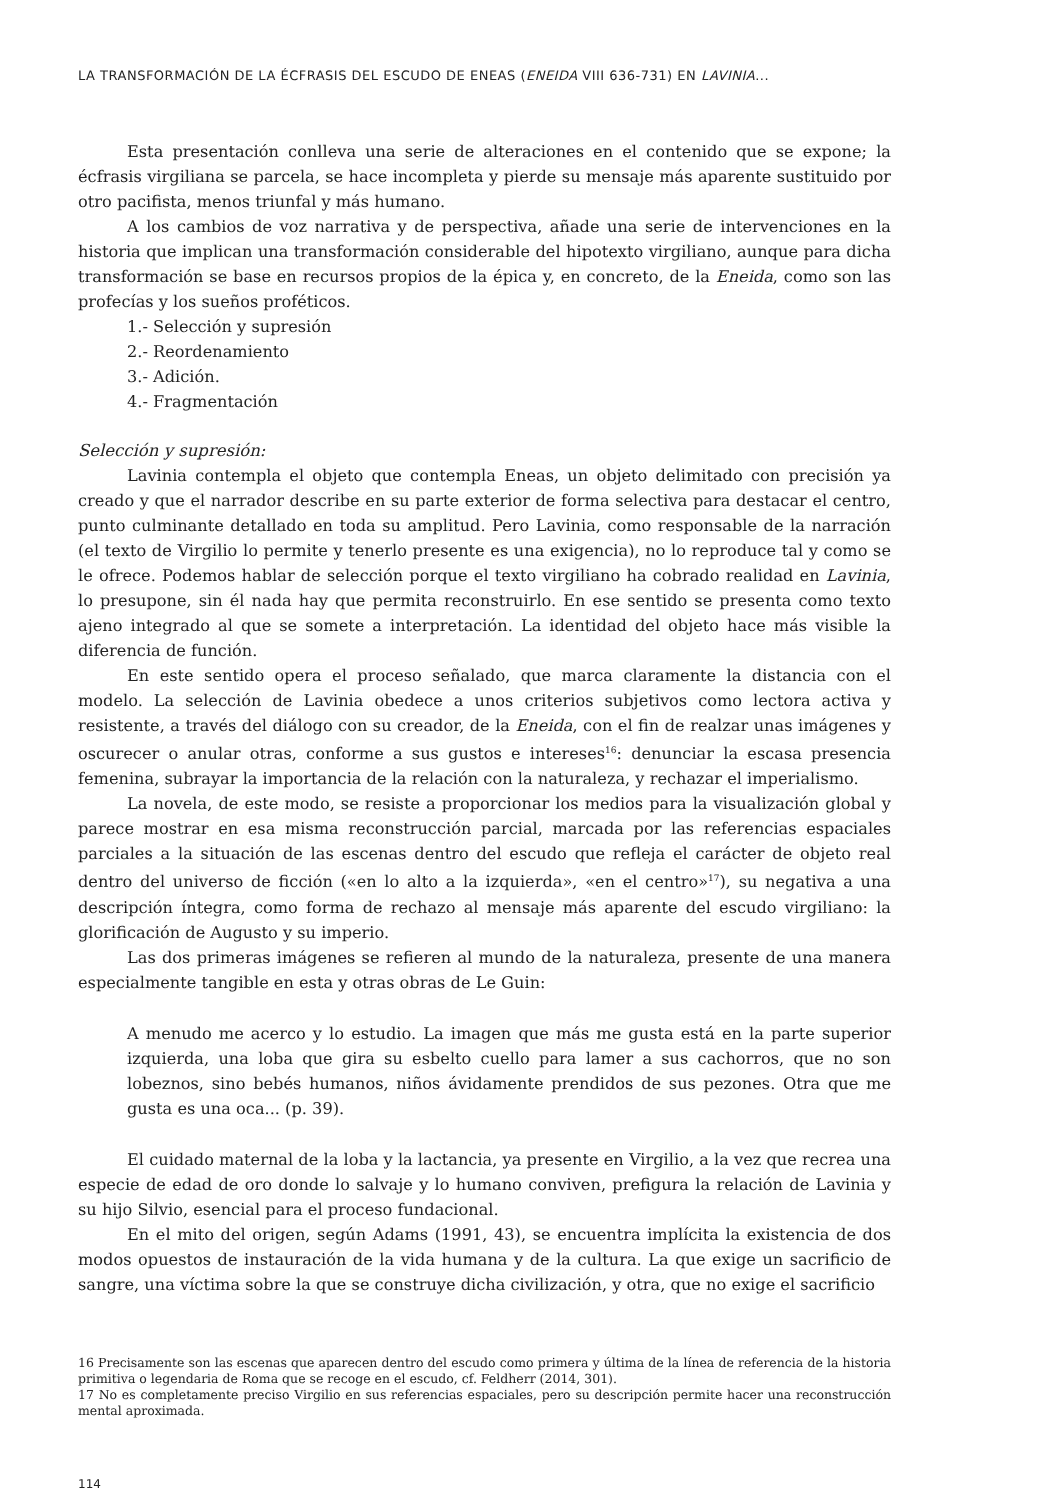LA TRANSFORMACIÓN DE LA ÉCFRASIS DEL ESCUDO DE ENEAS (ENEIDA VIII 636-731) EN LAVINIA...
Esta presentación conlleva una serie de alteraciones en el contenido que se expone; la écfrasis virgiliana se parcela, se hace incompleta y pierde su mensaje más aparente sustituido por otro pacifista, menos triunfal y más humano.
A los cambios de voz narrativa y de perspectiva, añade una serie de intervenciones en la historia que implican una transformación considerable del hipotexto virgiliano, aunque para dicha transformación se base en recursos propios de la épica y, en concreto, de la Eneida, como son las profecías y los sueños proféticos.
1.- Selección y supresión
2.- Reordenamiento
3.- Adición.
4.- Fragmentación
Selección y supresión:
Lavinia contempla el objeto que contempla Eneas, un objeto delimitado con precisión ya creado y que el narrador describe en su parte exterior de forma selectiva para destacar el centro, punto culminante detallado en toda su amplitud. Pero Lavinia, como responsable de la narración (el texto de Virgilio lo permite y tenerlo presente es una exigencia), no lo reproduce tal y como se le ofrece. Podemos hablar de selección porque el texto virgiliano ha cobrado realidad en Lavinia, lo presupone, sin él nada hay que permita reconstruirlo. En ese sentido se presenta como texto ajeno integrado al que se somete a interpretación. La identidad del objeto hace más visible la diferencia de función.
En este sentido opera el proceso señalado, que marca claramente la distancia con el modelo. La selección de Lavinia obedece a unos criterios subjetivos como lectora activa y resistente, a través del diálogo con su creador, de la Eneida, con el fin de realzar unas imágenes y oscurecer o anular otras, conforme a sus gustos e intereses<sup>16</sup>: denunciar la escasa presencia femenina, subrayar la importancia de la relación con la naturaleza, y rechazar el imperialismo.
La novela, de este modo, se resiste a proporcionar los medios para la visualización global y parece mostrar en esa misma reconstrucción parcial, marcada por las referencias espaciales parciales a la situación de las escenas dentro del escudo que refleja el carácter de objeto real dentro del universo de ficción («en lo alto a la izquierda», «en el centro»<sup>17</sup>), su negativa a una descripción íntegra, como forma de rechazo al mensaje más aparente del escudo virgiliano: la glorificación de Augusto y su imperio.
Las dos primeras imágenes se refieren al mundo de la naturaleza, presente de una manera especialmente tangible en esta y otras obras de Le Guin:
A menudo me acerco y lo estudio. La imagen que más me gusta está en la parte superior izquierda, una loba que gira su esbelto cuello para lamer a sus cachorros, que no son lobeznos, sino bebés humanos, niños ávidamente prendidos de sus pezones. Otra que me gusta es una oca... (p. 39).
El cuidado maternal de la loba y la lactancia, ya presente en Virgilio, a la vez que recrea una especie de edad de oro donde lo salvaje y lo humano conviven, prefigura la relación de Lavinia y su hijo Silvio, esencial para el proceso fundacional.
En el mito del origen, según Adams (1991, 43), se encuentra implícita la existencia de dos modos opuestos de instauración de la vida humana y de la cultura. La que exige un sacrificio de sangre, una víctima sobre la que se construye dicha civilización, y otra, que no exige el sacrificio
16 Precisamente son las escenas que aparecen dentro del escudo como primera y última de la línea de referencia de la historia primitiva o legendaria de Roma que se recoge en el escudo, cf. Feldherr (2014, 301).
17 No es completamente preciso Virgilio en sus referencias espaciales, pero su descripción permite hacer una reconstrucción mental aproximada.
114